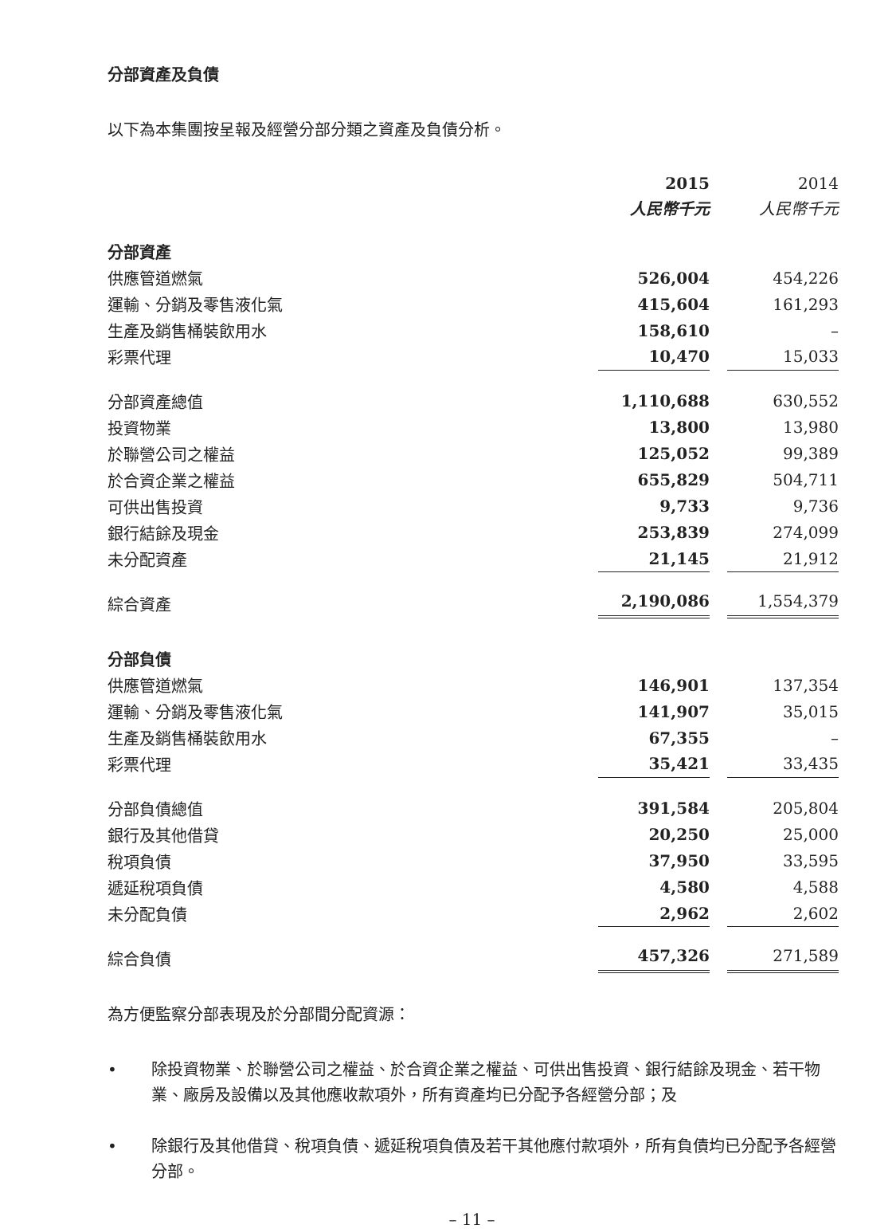分部資產及負債
以下為本集團按呈報及經營分部分類之資產及負債分析。
| | 2015 | | 2014 |
| | 人民幣千元 | | 人民幣千元 |
| 分部資產 | | | |
| 供應管道燃氣 | 526,004 | | 454,226 |
| 運輸、分銷及零售液化氣 | 415,604 | | 161,293 |
| 生產及銷售桶裝飲用水 | 158,610 | | – |
| 彩票代理 | 10,470 | | 15,033 |
| 分部資產總值 | 1,110,688 | | 630,552 |
| 投資物業 | 13,800 | | 13,980 |
| 於聯營公司之權益 | 125,052 | | 99,389 |
| 於合資企業之權益 | 655,829 | | 504,711 |
| 可供出售投資 | 9,733 | | 9,736 |
| 銀行結餘及現金 | 253,839 | | 274,099 |
| 未分配資產 | 21,145 | | 21,912 |
| 綜合資產 | 2,190,086 | | 1,554,379 |
| 分部負債 | | | |
| 供應管道燃氣 | 146,901 | | 137,354 |
| 運輸、分銷及零售液化氣 | 141,907 | | 35,015 |
| 生產及銷售桶裝飲用水 | 67,355 | | – |
| 彩票代理 | 35,421 | | 33,435 |
| 分部負債總值 | 391,584 | | 205,804 |
| 銀行及其他借貸 | 20,250 | | 25,000 |
| 稅項負債 | 37,950 | | 33,595 |
| 遞延稅項負債 | 4,580 | | 4,588 |
| 未分配負債 | 2,962 | | 2,602 |
| 綜合負債 | 457,326 | | 271,589 |
為方便監察分部表現及於分部間分配資源：
• 除投資物業、於聯營公司之權益、於合資企業之權益、可供出售投資、銀行結餘及現金、若干物業、廠房及設備以及其他應收款項外，所有資產均已分配予各經營分部；及
• 除銀行及其他借貸、稅項負債、遞延稅項負債及若干其他應付款項外，所有負債均已分配予各經營分部。
– 11 –